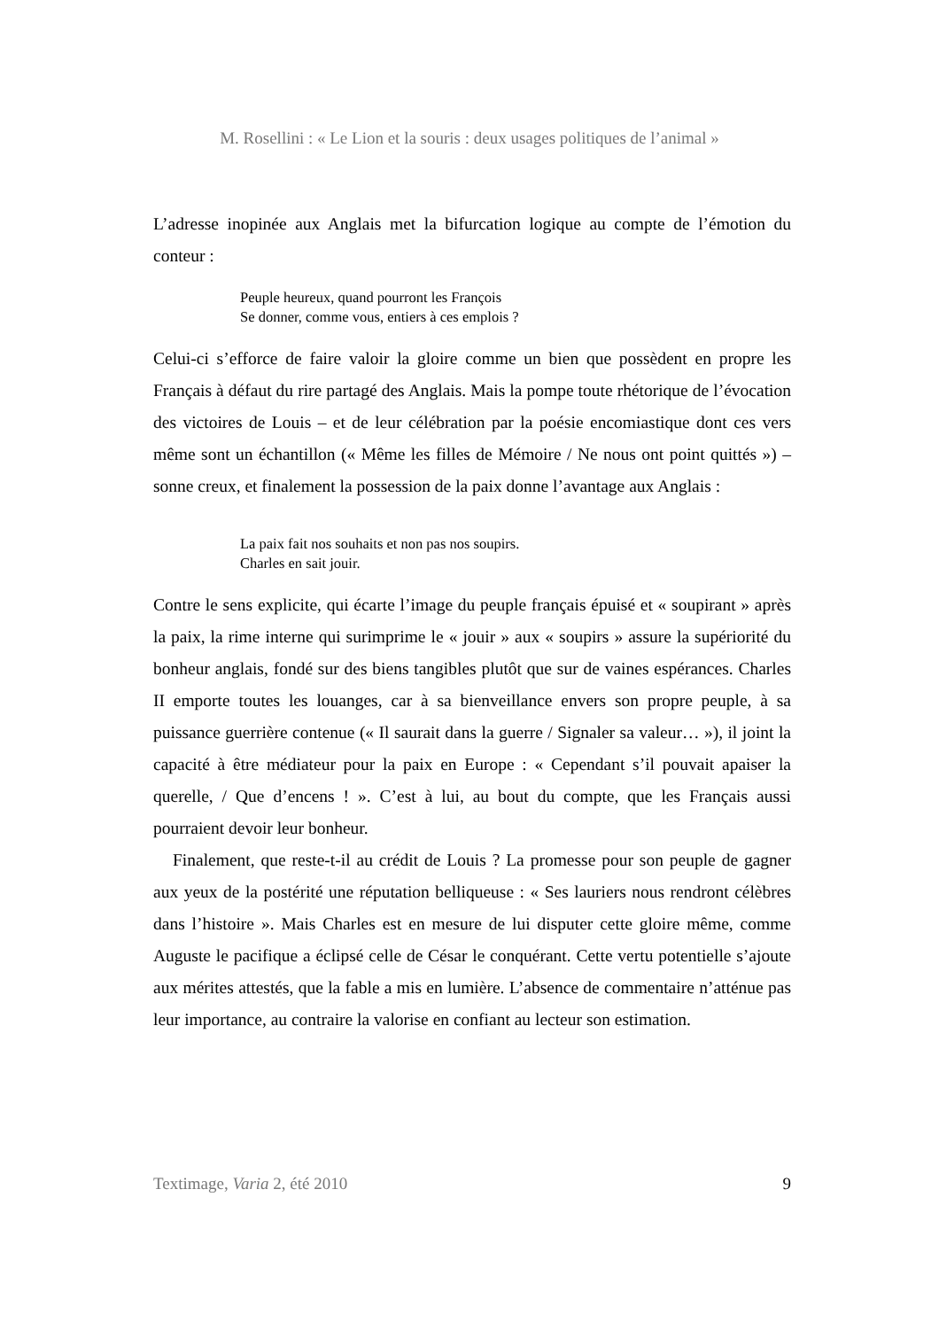M. Rosellini : « Le Lion et la souris : deux usages politiques de l’animal »
L’adresse inopinée aux Anglais met la bifurcation logique au compte de l’émotion du conteur :
Peuple heureux, quand pourront les François
Se donner, comme vous, entiers à ces emplois ?
Celui-ci s’efforce de faire valoir la gloire comme un bien que possèdent en propre les Français à défaut du rire partagé des Anglais. Mais la pompe toute rhétorique de l’évocation des victoires de Louis – et de leur célébration par la poésie encomiastique dont ces vers même sont un échantillon (« Même les filles de Mémoire / Ne nous ont point quittés ») – sonne creux, et finalement la possession de la paix donne l’avantage aux Anglais :
La paix fait nos souhaits et non pas nos soupirs.
Charles en sait jouir.
Contre le sens explicite, qui écarte l’image du peuple français épuisé et « soupirant » après la paix, la rime interne qui surimprime le « jouir » aux « soupirs » assure la supériorité du bonheur anglais, fondé sur des biens tangibles plutôt que sur de vaines espérances. Charles II emporte toutes les louanges, car à sa bienveillance envers son propre peuple, à sa puissance guerrière contenue (« Il saurait dans la guerre / Signaler sa valeur… »), il joint la capacité à être médiateur pour la paix en Europe : « Cependant s’il pouvait apaiser la querelle, / Que d’encens ! ». C’est à lui, au bout du compte, que les Français aussi pourraient devoir leur bonheur.
Finalement, que reste-t-il au crédit de Louis ? La promesse pour son peuple de gagner aux yeux de la postérité une réputation belliqueuse : « Ses lauriers nous rendront célèbres dans l’histoire ». Mais Charles est en mesure de lui disputer cette gloire même, comme Auguste le pacifique a éclipsé celle de César le conquérant. Cette vertu potentielle s’ajoute aux mérites attestés, que la fable a mis en lumière. L’absence de commentaire n’atténue pas leur importance, au contraire la valorise en confiant au lecteur son estimation.
Textimage, Varia 2, été 2010 9